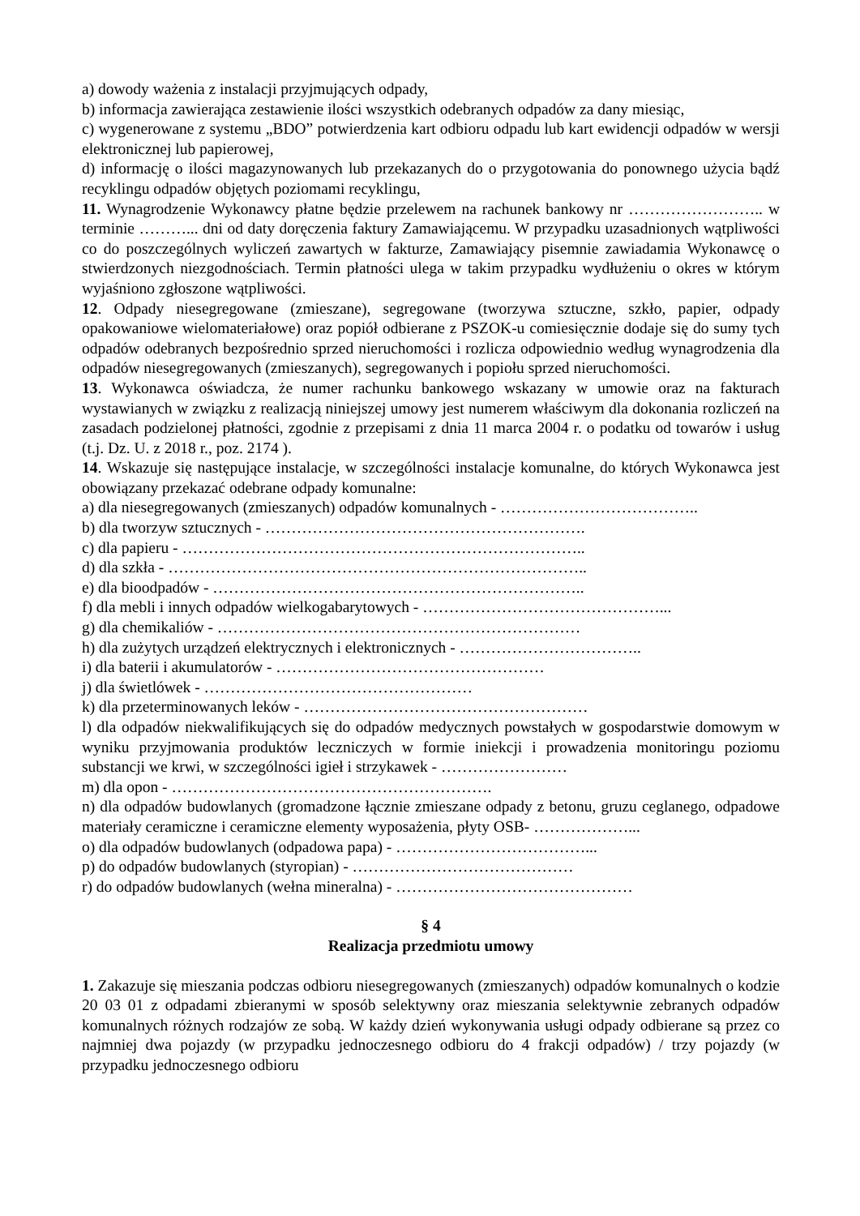a) dowody ważenia z instalacji przyjmujących odpady,
b) informacja zawierająca zestawienie ilości wszystkich odebranych odpadów za dany miesiąc,
c) wygenerowane z systemu „BDO” potwierdzenia kart odbioru odpadu lub kart ewidencji odpadów w wersji elektronicznej lub papierowej,
d) informację o ilości magazynowanych lub przekazanych do o przygotowania do ponownego użycia bądź recyklingu odpadów objętych poziomami recyklingu,
11. Wynagrodzenie Wykonawcy płatne będzie przelewem na rachunek bankowy nr …………………….. w terminie ………... dni od daty doręczenia faktury Zamawiającemu. W przypadku uzasadnionych wątpliwości co do poszczególnych wyliczeń zawartych w fakturze, Zamawiający pisemnie zawiadamia Wykonawcę o stwierdzonych niezgodnościach. Termin płatności ulega w takim przypadku wydłużeniu o okres w którym wyjaśniono zgłoszone wątpliwości.
12. Odpady niesegregowane (zmieszane), segregowane (tworzywa sztuczne, szkło, papier, odpady opakowaniowe wielomateriałowe) oraz popiół odbierane z PSZOK-u comiesięcznie dodaje się do sumy tych odpadów odebranych bezpośrednio sprzed nieruchomości i rozlicza odpowiednio według wynagrodzenia dla odpadów niesegregowanych (zmieszanych), segregowanych i popiołu sprzed nieruchomości.
13. Wykonawca oświadcza, że numer rachunku bankowego wskazany w umowie oraz na fakturach wystawianych w związku z realizacją niniejszej umowy jest numerem właściwym dla dokonania rozliczeń na zasadach podzielonej płatności, zgodnie z przepisami z dnia 11 marca 2004 r. o podatku od towarów i usług (t.j. Dz. U. z 2018 r., poz. 2174 ).
14. Wskazuje się następujące instalacje, w szczególności instalacje komunalne, do których Wykonawca jest obowiązany przekazać odebrane odpady komunalne:
a) dla niesegregowanych (zmieszanych) odpadów komunalnych - ………………………………..
b) dla tworzyw sztucznych - …………………………………………………….
c) dla papieru - …………………………………………………………………..
d) dla szkła - ……………………………………………………………………..
e) dla bioodpadów - ……………………………………………………………..
f) dla mebli i innych odpadów wielkogabarytowych - ………………………………………...
g) dla chemikaliów - ……………………………………………………………
h) dla zużytych urządzeń elektrycznych i elektronicznych - ……………………………..
i) dla baterii i akumulatorów - ……………………………………………
j) dla świetlówek - ……………………………………………
k) dla przeterminowanych leków - ………………………………………………
l) dla odpadów niekwalifikujących się do odpadów medycznych powstałych w gospodarstwie domowym w wyniku przyjmowania produktów leczniczych w formie iniekcji i prowadzenia monitoringu poziomu substancji we krwi, w szczególności igieł i strzykawek - ……………………
m) dla opon - …………………………………………………….
n) dla odpadów budowlanych (gromadzone łącznie zmieszane odpady z betonu, gruzu ceglanego, odpadowe materiały ceramiczne i ceramiczne elementy wyposażenia, płyty OSB- ………………...
o) dla odpadów budowlanych (odpadowa papa) - ………………………………...
p) do odpadów budowlanych (styropian) - ……………………………………
r) do odpadów budowlanych (wełna mineralna) - ………………………………………
§ 4
Realizacja przedmiotu umowy
1. Zakazuje się mieszania podczas odbioru niesegregowanych (zmieszanych) odpadów komunalnych o kodzie 20 03 01 z odpadami zbieranymi w sposób selektywny oraz mieszania selektywnie zebranych odpadów komunalnych różnych rodzajów ze sobą. W każdy dzień wykonywania usługi odpady odbierane są przez co najmniej dwa pojazdy (w przypadku jednoczesnego odbioru do 4 frakcji odpadów) / trzy pojazdy (w przypadku jednoczesnego odbioru